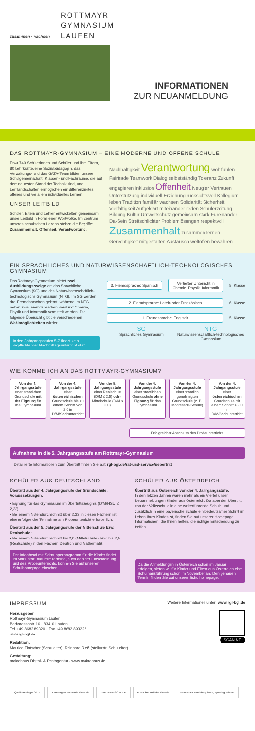zusammen · wachsen
ROTTMAYR
GYMNASIUM
LAUFEN
INFORMATIONEN
ZUR NEUANMELDUNG
DAS ROTTMAYR-GYMNASIUM – EINE MODERNE UND OFFENE SCHULE
Etwa 740 Schülerinnen und Schüler und ihre Eltern, 80 Lehrkräfte, eine Sozialpädagogin, das Verwaltungs- und das GATA-Team bilden unsere Schulgemeinschaft. Klassen- und Fachräume, die auf dem neuesten Stand der Technik sind, und Lernlandschaften ermöglichen ein differenziertes, offenes und vor allem individuelles Lernen.
UNSER LEITBILD
Schüler, Eltern und Lehrer entwickelten gemeinsam unser Leitbild in Form einer Wortwolke. Im Zentrum unseres schulischen Lebens stehen die Begriffe: Zusammenhalt. Offenheit. Verantwortung.
Nachhaltigkeit Verantwortung wohlfühlen Fairtrade Teamwork Dialog selbstständig Toleranz Zukunft engagieren Inklusion Offenheit Neugier Vertrauen Unterstützung individuell Erziehung rücksichtsvoll Kollegium leben Tradition familiär wachsen Solidarität Sicherheit Vielfältigkeit Aufgeklärt miteinander reden Schülerzeitung Bildung Kultur Umweltschutz gemeinsam stark Füreinander-Da-Sein Streitschlichter Problemlösungen respektvoll Zusammenhalt zusammen lernen Gerechtigkeit mitgestalten Austausch weltoffen bewahren
EIN SPRACHLICHES UND NATURWISSENSCHAFTLICH-TECHNOLOGISCHES GYMNASIUM
Das Rottmayr-Gymnasium bietet zwei Ausbildungszweige an: das Sprachliche Gymnasium (SG) und das Naturwissenschaftlich-technologische Gymnasium (NTG). Im SG werden drei Fremdsprachen gelernt, während im NTG neben zwei Fremdsprachen verstärkt Chemie, Physik und Informatik vermittelt werden. Die folgende Übersicht gibt die verschiedenen Wahlmöglichkeiten wieder.
In den Jahrgangsstufen 5-7 findet kein verpflichtender Nachmittagsunterricht statt.
3. Fremdsprache: Spanisch
Vertiefter Unterricht in Chemie, Physik, Informatik
8. Klasse
2. Fremdsprache: Latein oder Französisch
6. Klasse
1. Fremdsprache: Englisch
5. Klasse
SG
Sprachliches Gymnasium
NTG
Naturwissenschaftlich-technologisches Gymnasium
WIE KOMME ICH AN DAS ROTTMAYR-GYMNASIUM?
Von der 4. Jahrgangsstufe einer staatlichen Grundschule mit der Eignung für das Gymnasium
Von der 4. Jahrgangsstufe einer österreichischen Grundschule bis zu einem Schnitt von 2,0 in D/M/Sachunterricht
Von der 5. Jahrgangsstufe einer Realschule (D/M ≤ 2,5) oder Mittelschule (D/M ≤ 2,0)
Von der 4. Jahrgangsstufe einer staatlichen Grundschule ohne Eignung für das Gymnasium
Von der 4. Jahrgangsstufe einer staatlich genehmigten Grundschule (z. B. Montessori-Schule)
Von der 4. Jahrgangsstufe einer österreichischen Grundschule mit einem Schnitt > 2,0 in D/M/Sachunterricht
Erfolgreicher Abschluss des Probeunterrichts
Aufnahme in die 5. Jahrgangsstufe am Rottmayr-Gymnasium
Detaillierte Informationen zum Übertritt finden Sie auf: rgl-bgl.de/rat-und-service/uebertritt
SCHÜLER AUS DEUTSCHLAND
Übertritt aus der 4. Jahrgangsstufe der Grundschule: Voraussetzungen:
• Eignung für das Gymnasium im Übertrittszeugnis (D/M/HSU ≤ 2,33)
• Bei einem Notendurchschnitt über 2,33 in diesen Fächern ist eine erfolgreiche Teilnahme am Probeunterricht erforderlich.
Übertritt aus der 5. Jahrgangsstufe der Mittelschule bzw. Realschule:
• Bei einem Notendurchschnitt bis 2,0 (Mittelschule) bzw. bis 2,5 (Realschule) in den Fächern Deutsch und Mathematik.
Der Infoabend mit Schnupperprogramm für die Kinder findet im März statt. Aktuelle Termine, auch den der Einschreibung und des Probeunterrichts, können Sie auf unserer Schulhomepage einsehen.
SCHÜLER AUS ÖSTERREICH
Übertritt aus Österreich von der 4. Jahrgangsstufe:
In den letzten Jahren waren mehr als ein Viertel unser Neuanmeldungen Kinder aus Österreich. Da aber der Übertritt von der Volksschule in eine weiterführende Schule und zusätzlich in eine bayerische Schule ein bedeutsamer Schritt im Leben Ihres Kindes ist, finden Sie auf unserer Homepage Informationen, die Ihnen helfen, die richtige Entscheidung zu treffen.
Da die Anmeldungen in Österreich schon im Januar erfolgen, bieten wir für Kinder und Eltern aus Österreich eine Schulhausführung schon im November an. Den genauen Termin finden Sie auf unserer Schulhomepage.
IMPRESSUM
Herausgeber:
Rottmayr-Gymnasium Laufen
Barbarossastr. 16 · 83410 Laufen
Tel. +49 8682 89320 · Fax +49 8682 893222
www.rgl-bgl.de
Redaktion:
Maurice Flatscher (Schulleiter), Reinhard Rieß (stellvertr. Schulleiter)
Gestaltung:
makrohaus Digital- & Printagentur · www.makrohaus.de
Weitere Informationen unter: www.rgl-bgl.de
SCAN ME
Qualitätssiegel 2017 Kampagne Fairtrade Schools PARTNERSCHULE MINT freundliche Schule Erasmus+ Enriching lives, opening minds.